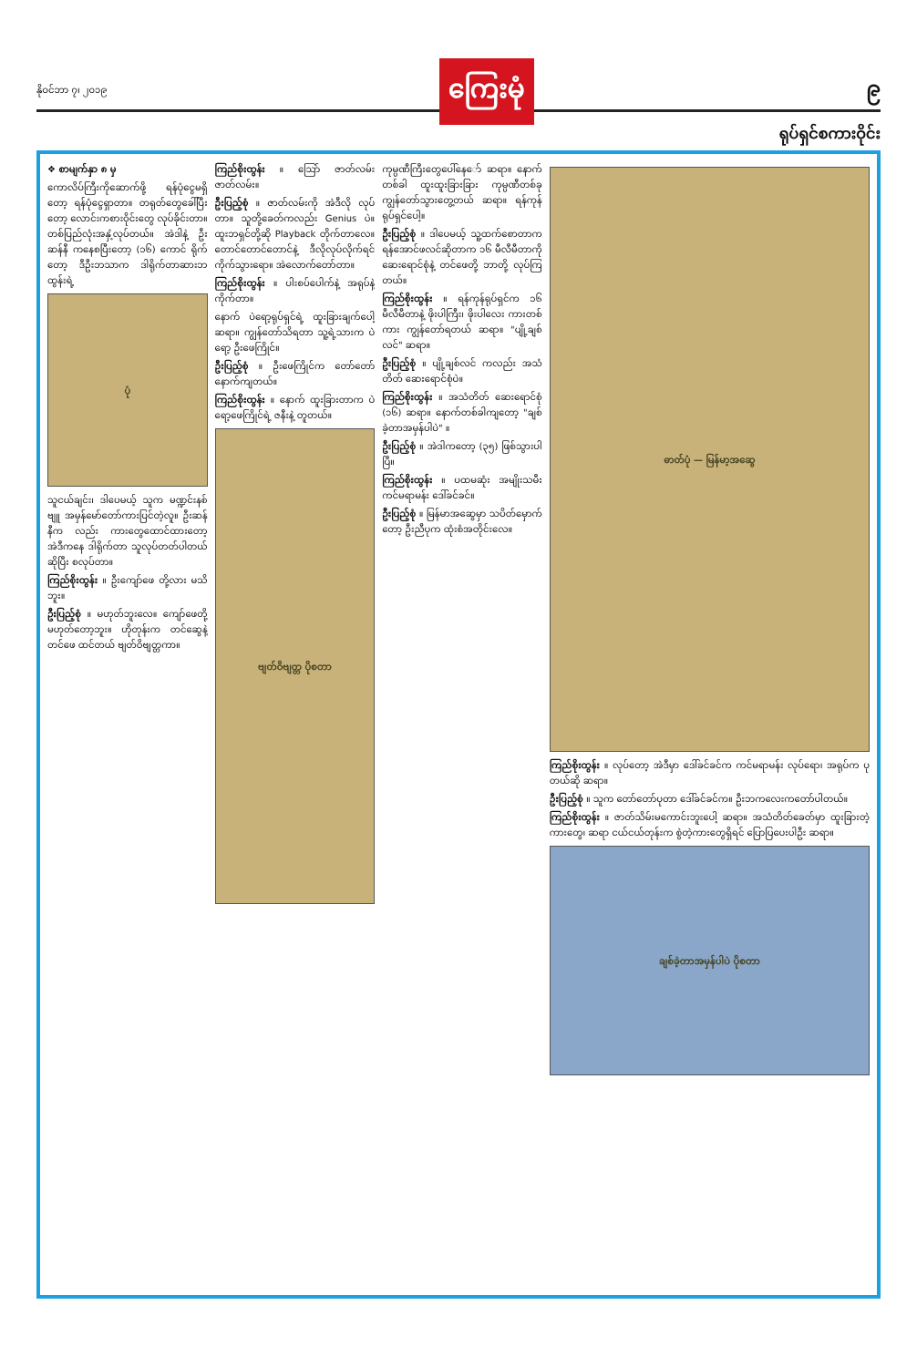နိုဝင်ဘာ ၇၊ ၂၀၁၉ ကြေးမုံ ၉
ရုပ်ရှင်စကားဝိုင်း
❖ စာမျက်နှာ ၈ မှ
ကောလိပ်ကြီးကိုဆောက်ဖို့ ရန်ပုံငွေမရှိတော့ ရန်ပုံငွေရှာတာ။ တရုတ်တွေခေါ်ပြီးတော့ လောင်းကစားဝိုင်းတွေ လုပ်ခိုင်းတာ။ တစ်ပြည်လုံးအနှံ့လုပ်တယ်။ အဲဒါနဲ့ ဦးဆန်နီ ကနေစပြီးတော့ (၁၆) ကောင် ရိုက်တော့ ဒီဦးဘသာက ဒါရိုက်တာဆားဘထွန်းရဲ့
ပုံ
သူငယ်ချင်း၊ ဒါပေမယ့် သူက မဏ္ဍင်းနစ်ဗျူ အမှန်မော်တော်ကားပြင်တဲ့လူ။ ဦးဆန်နီက လည်း ကားတွေထောင်ထားတော့ အဲဒီကနေ ဒါရိုက်တာ သူလုပ်တတ်ပါတယ်ဆိုပြီး စလုပ်တာ။
ကြည်စိုးထွန်း ။ ဦးကျော်ဖေ တို့လား မသိဘူး။
ဦးပြည့်စုံ ။ မဟုတ်ဘူးလေ။ ကျော်ဖေတို့ မဟုတ်တော့ဘူး။ ဟိုတုန်းက တင်ဆွေနဲ့ တင်ဖေ ထင်တယ် ဗျတ်ဝိဗျတ္တကာ။
ကြည်စိုးထွန်း ။ ဩော် ဇာတ်လမ်း ဇာတ်လမ်း။
ဦးပြည့်စုံ ။ ဇာတ်လမ်းကို အဲဒီလို လုပ်တာ။ သူတို့ခေတ်ကလည်း Genius ပဲ။ ထူးဘရှင်တို့ဆို Playback တိုက်တာလေ။ တောင်တောင်တောင်နဲ့ ဒီလိုလုပ်လိုက်ရင် ကိုက်သွားရော။ အဲလောက်တော်တာ။
ကြည်စိုးထွန်း ။ ပါးစပ်ပေါက်နဲ့ အရုပ်နဲ့ ကိုက်တာ။
နောက် ပဲရော့ရုပ်ရှင်ရဲ့ ထူးခြားချက်ပေါ့ဆရာ။ ကျွန်တော်သိရတာ သူ့ရဲ့သားက ပဲရော့ ဦးဖေကြိုင်။
ဦးပြည့်စုံ ။ ဦးဖေကြိုင်က တော်တော်နောက်ကျတယ်။
ကြည်စိုးထွန်း ။ နောက် ထူးခြားတာက ပဲရော့ဖေကြိုင်ရဲ့ ဇနီးနဲ့ တူတယ်။
ဗျတ်ဝိဗျတ္တ ပိုစတာ
ကုမ္ပဏီကြီးတွေပေါ်နေ‌ော် ဆရာ။ နောက်တစ်ခါ ထူးထူးခြားခြား ကုမ္ပဏီတစ်ခု ကျွန်တော်သွားတွေ့တယ် ဆရာ။ ရန်ကုန်ရုပ်ရှင်ပေါ့။
ဦးပြည့်စုံ ။ ဒါပေမယ့် သူ့ထက်စောတာက ရန်အောင်ဖလင်ဆိုတာက ၁၆ မီလီမီတာကို ဆေးရောင်စုံနဲ့ တင်ဖေတို့ ဘာတို့ လုပ်ကြတယ်။
ကြည်စိုးထွန်း ။ ရန်ကုန်ရုပ်ရှင်က ၁၆ မီလီမီတာနဲ့ ဖိုးပါကြီး၊ ဖိုးပါလေး ကားတစ်ကား ကျွန်တော်ရတယ် ဆရာ။ "ပျို့ချစ်လင်" ဆရာ။
ဦးပြည့်စုံ ။ ပျို့ချစ်လင် ကလည်း အသံတိတ် ဆေးရောင်စုံပဲ။
ကြည်စိုးထွန်း ။ အသံတိတ် ဆေးရောင်စုံ (၁၆) ဆရာ။ နောက်တစ်ခါကျတော့ "ချစ်ခဲ့တာအမှန်ပါပဲ" ။
ဦးပြည့်စုံ ။ အဲဒါကတော့ (၃၅) ဖြစ်သွားပါပြီ။
ကြည်စိုးထွန်း ။ ပထမဆုံး အမျိုးသမီး ကင်မရာမန်း ဒေါ်ခင်ခင်။
ဦးပြည့်စုံ ။ မြန်မာအဆွေမှာ သပိတ်မှောက်တော့ ဦးညီပုက ထုံးစံအတိုင်းလေ။
ဓာတ်ပုံ — မြန်မာ့အဆွေ
ကြည်စိုးထွန်း ။ လုပ်တော့ အဲဒီမှာ ဒေါ်ခင်ခင်က ကင်မရာမန်း လုပ်ရော၊ အရုပ်က ပုတယ်ဆို ဆရာ။
ဦးပြည့်စုံ ။ သူက တော်တော်ပုတာ ဒေါ်ခင်ခင်က။ ဦးဘကလေးကတော်ပါတယ်။
ကြည်စိုးထွန်း ။ ဇာတ်သိမ်းမကောင်းဘူးပေါ့ ဆရာ။ အသံတိတ်ခေတ်မှာ ထူးခြားတဲ့ကားတွေ၊ ဆရာ ငယ်ငယ်တုန်းက စွဲတဲ့ကားတွေရှိရင် ပြောပြပေးပါဦး ဆရာ။
ချစ်ခဲ့တာအမှန်ပါပဲ ပိုစတာ